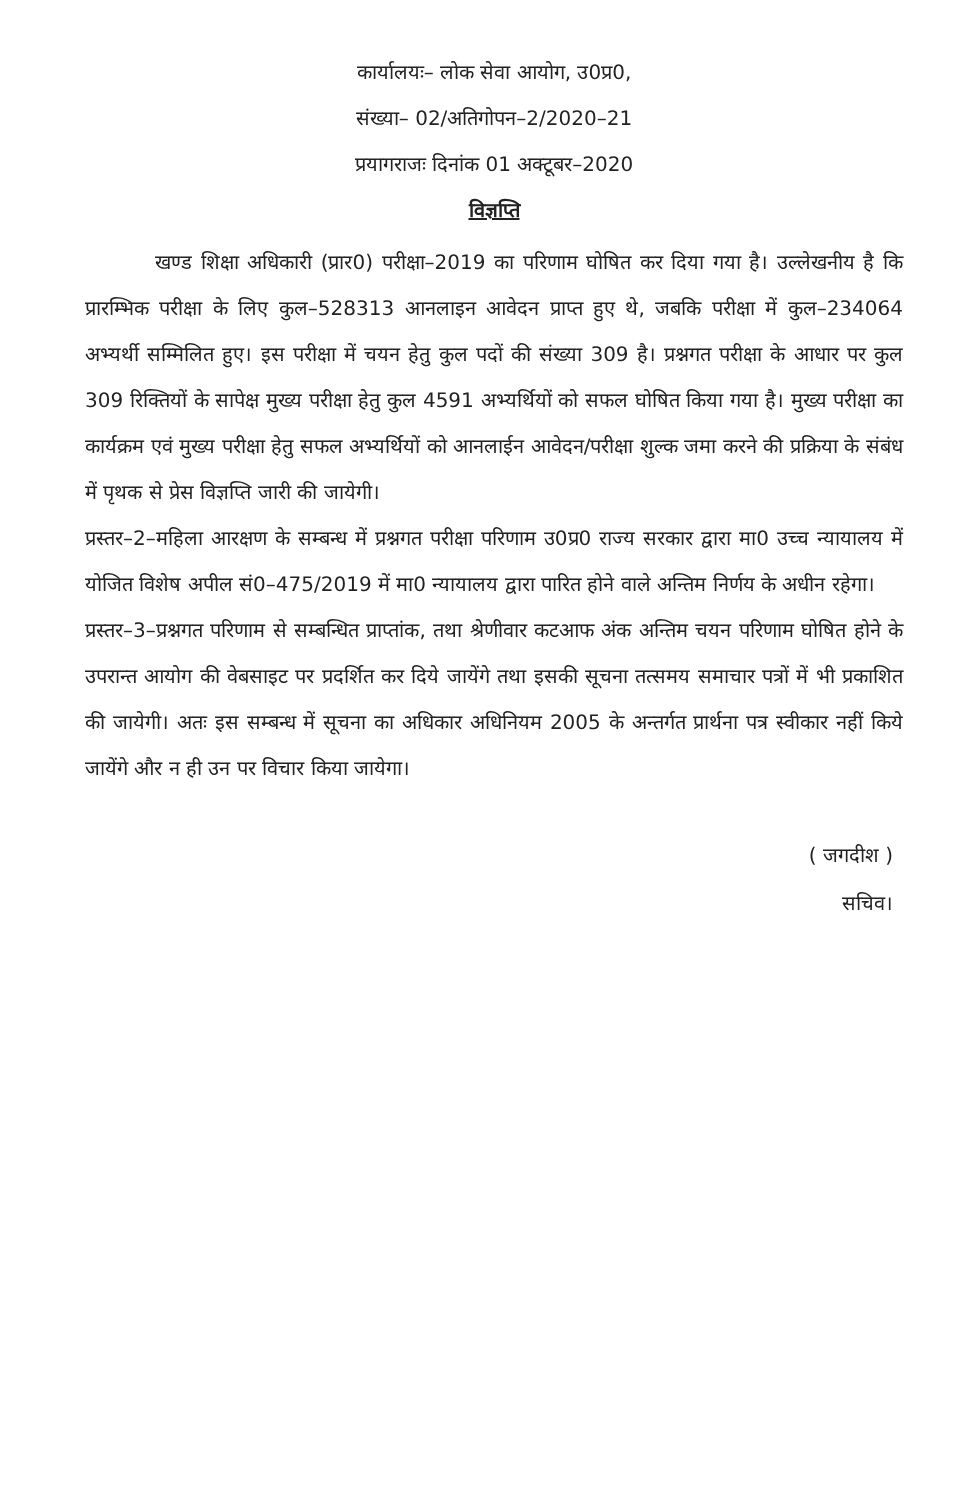कार्यालयः– लोक सेवा आयोग, उ0प्र0,
संख्या– 02/अतिगोपन–2/2020–21
प्रयागराजः दिनांक 01 अक्टूबर–2020
विज्ञप्ति
खण्ड शिक्षा अधिकारी (प्रार0) परीक्षा–2019 का परिणाम घोषित कर दिया गया है। उल्लेखनीय है कि प्रारम्भिक परीक्षा के लिए कुल–528313 आनलाइन आवेदन प्राप्त हुए थे, जबकि परीक्षा में कुल–234064 अभ्यर्थी सम्मिलित हुए। इस परीक्षा में चयन हेतु कुल पदों की संख्या 309 है। प्रश्नगत परीक्षा के आधार पर कुल 309 रिक्तियों के सापेक्ष मुख्य परीक्षा हेतु कुल 4591 अभ्यर्थियों को सफल घोषित किया गया है। मुख्य परीक्षा का कार्यक्रम एवं मुख्य परीक्षा हेतु सफल अभ्यर्थियों को आनलाईन आवेदन/परीक्षा शुल्क जमा करने की प्रक्रिया के संबंध में पृथक से प्रेस विज्ञप्ति जारी की जायेगी।
प्रस्तर–2–महिला आरक्षण के सम्बन्ध में प्रश्नगत परीक्षा परिणाम उ0प्र0 राज्य सरकार द्वारा मा0 उच्च न्यायालय में योजित विशेष अपील सं0–475/2019 में मा0 न्यायालय द्वारा पारित होने वाले अन्तिम निर्णय के अधीन रहेगा।
प्रस्तर–3–प्रश्नगत परिणाम से सम्बन्धित प्राप्तांक, तथा श्रेणीवार कटआफ अंक अन्तिम चयन परिणाम घोषित होने के उपरान्त आयोग की वेबसाइट पर प्रदर्शित कर दिये जायेंगे तथा इसकी सूचना तत्समय समाचार पत्रों में भी प्रकाशित की जायेगी। अतः इस सम्बन्ध में सूचना का अधिकार अधिनियम 2005 के अन्तर्गत प्रार्थना पत्र स्वीकार नहीं किये जायेंगे और न ही उन पर विचार किया जायेगा।
( जगदीश )
सचिव।